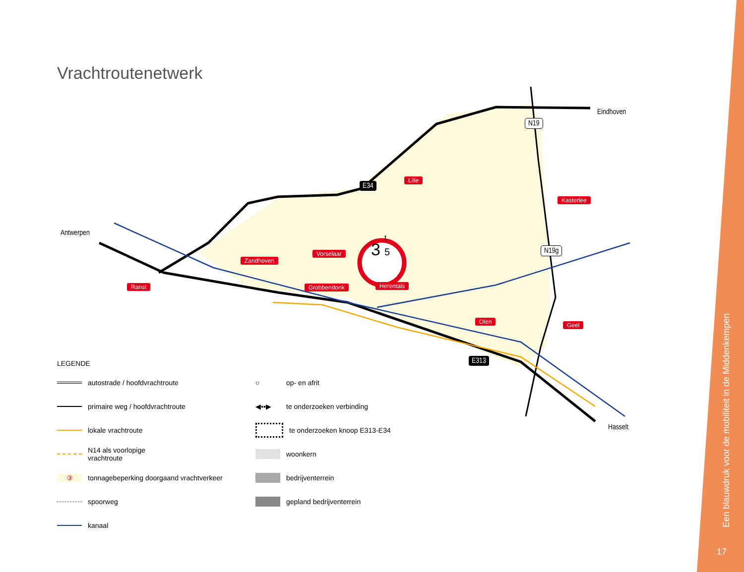Vrachtroutenetwerk
3
t
5
Antwerpen
Eindhoven
Hasselt
E34
E313
N19
N19g
Lille
Kasterlee
Zandhoven
Vorselaar
Ranst Grobbendonk Herentals
Olen Geel
LEGENDE
autostrade / hoofdvrachtroute
○ op- en afrit
primaire weg / hoofdvrachtroute
◀▪▪▶ te onderzoeken verbinding
lokale vrachtroute
te onderzoeken knoop E313-E34
N14 als voorlopige
vrachtroute
woonkern
③ tonnagebeperking doorgaand vrachtverkeer
bedrijventerrein
spoorweg
gepland bedrijventerrein
kanaal
Een blauwdruk voor de mobiliteit in de Middenkempen
17